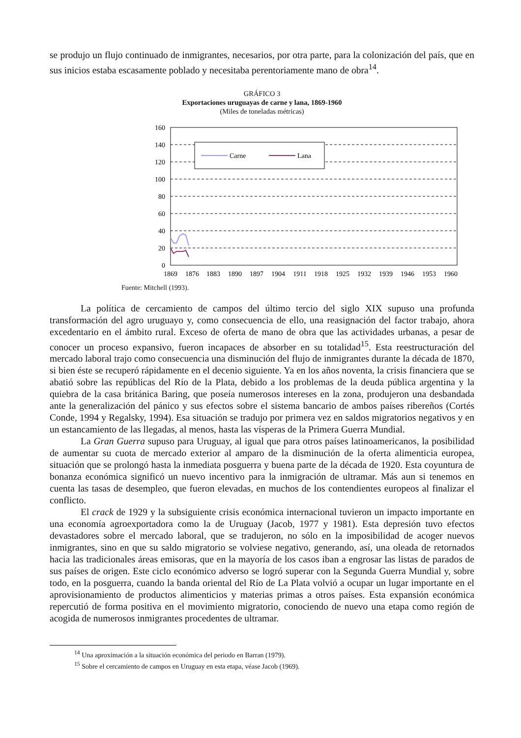se produjo un flujo continuado de inmigrantes, necesarios, por otra parte, para la colonización del país, que en sus inicios estaba escasamente poblado y necesitaba perentoriamente mano de obra<sup>14</sup>.
GRÁFICO 3
Exportaciones uruguayas de carne y lana, 1869-1960
(Miles de toneladas métricas)
160
140
120
100
80
60
40
20
0
1869
1876
1883
1890
1897
1904
1911
1918
1925
1932
1939
1946
1953
1960
Carne
Lana
Fuente: Mitchell (1993).
La política de cercamiento de campos del último tercio del siglo XIX supuso una profunda transformación del agro uruguayo y, como consecuencia de ello, una reasignación del factor trabajo, ahora excedentario en el ámbito rural. Exceso de oferta de mano de obra que las actividades urbanas, a pesar de conocer un proceso expansivo, fueron incapaces de absorber en su totalidad<sup>15</sup>. Esta reestructuración del mercado laboral trajo como consecuencia una disminución del flujo de inmigrantes durante la década de 1870, si bien éste se recuperó rápidamente en el decenio siguiente. Ya en los años noventa, la crisis financiera que se abatió sobre las repúblicas del Río de la Plata, debido a los problemas de la deuda pública argentina y la quiebra de la casa británica Baring, que poseía numerosos intereses en la zona, produjeron una desbandada ante la generalización del pánico y sus efectos sobre el sistema bancario de ambos países ribereños (Cortés Conde, 1994 y Regalsky, 1994). Esa situación se tradujo por primera vez en saldos migratorios negativos y en un estancamiento de las llegadas, al menos, hasta las vísperas de la Primera Guerra Mundial.
La Gran Guerra supuso para Uruguay, al igual que para otros países latinoamericanos, la posibilidad de aumentar su cuota de mercado exterior al amparo de la disminución de la oferta alimenticia europea, situación que se prolongó hasta la inmediata posguerra y buena parte de la década de 1920. Esta coyuntura de bonanza económica significó un nuevo incentivo para la inmigración de ultramar. Más aun si tenemos en cuenta las tasas de desempleo, que fueron elevadas, en muchos de los contendientes europeos al finalizar el conflicto.
El crack de 1929 y la subsiguiente crisis económica internacional tuvieron un impacto importante en una economía agroexportadora como la de Uruguay (Jacob, 1977 y 1981). Esta depresión tuvo efectos devastadores sobre el mercado laboral, que se tradujeron, no sólo en la imposibilidad de acoger nuevos inmigrantes, sino en que su saldo migratorio se volviese negativo, generando, así, una oleada de retornados hacia las tradicionales áreas emisoras, que en la mayoría de los casos iban a engrosar las listas de parados de sus países de origen. Este ciclo económico adverso se logró superar con la Segunda Guerra Mundial y, sobre todo, en la posguerra, cuando la banda oriental del Río de La Plata volvió a ocupar un lugar importante en el aprovisionamiento de productos alimenticios y materias primas a otros países. Esta expansión económica repercutió de forma positiva en el movimiento migratorio, conociendo de nuevo una etapa como región de acogida de numerosos inmigrantes procedentes de ultramar.
<sup>14</sup> Una aproximación a la situación económica del periodo en Barran (1979).
<sup>15</sup> Sobre el cercamiento de campos en Uruguay en esta etapa, véase Jacob (1969).